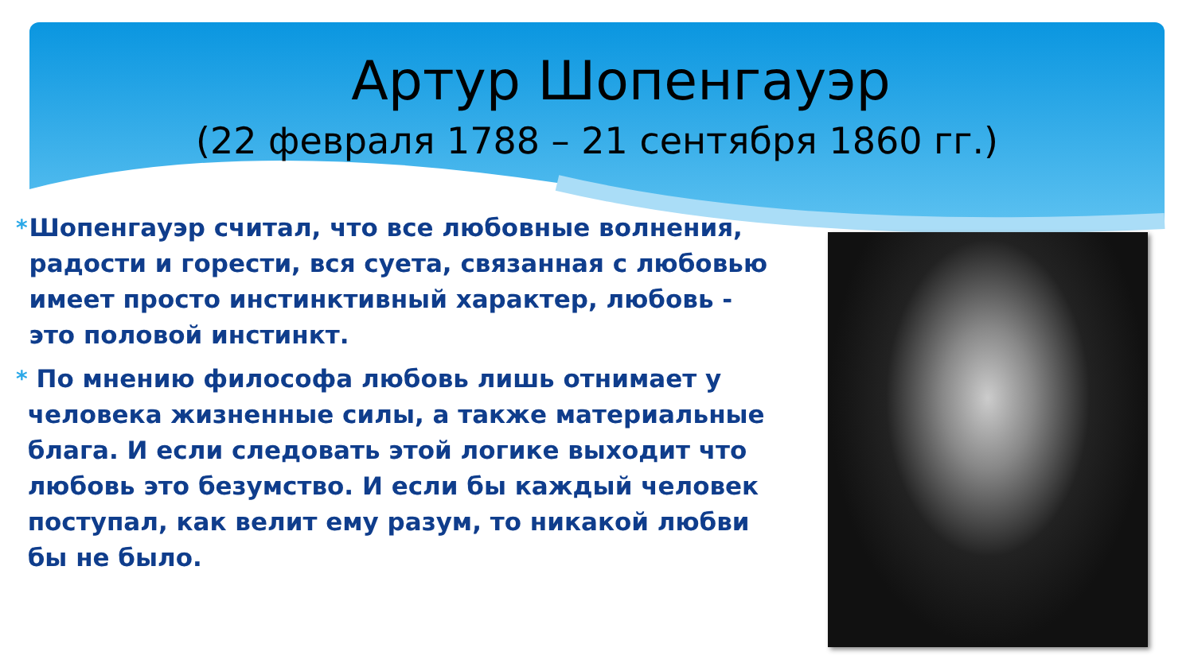Артур Шопенгауэр
(22 февраля 1788 – 21 сентября 1860 гг.)
* Шопенгауэр считал, что все любовные волнения, радости и горести, вся суета, связанная с любовью имеет просто инстинктивный характер, любовь - это половой инстинкт.
* По мнению философа любовь лишь отнимает у человека жизненные силы, а также материальные блага. И если следовать этой логике выходит что любовь это безумство. И если бы каждый человек поступал, как велит ему разум, то никакой любви бы не было.